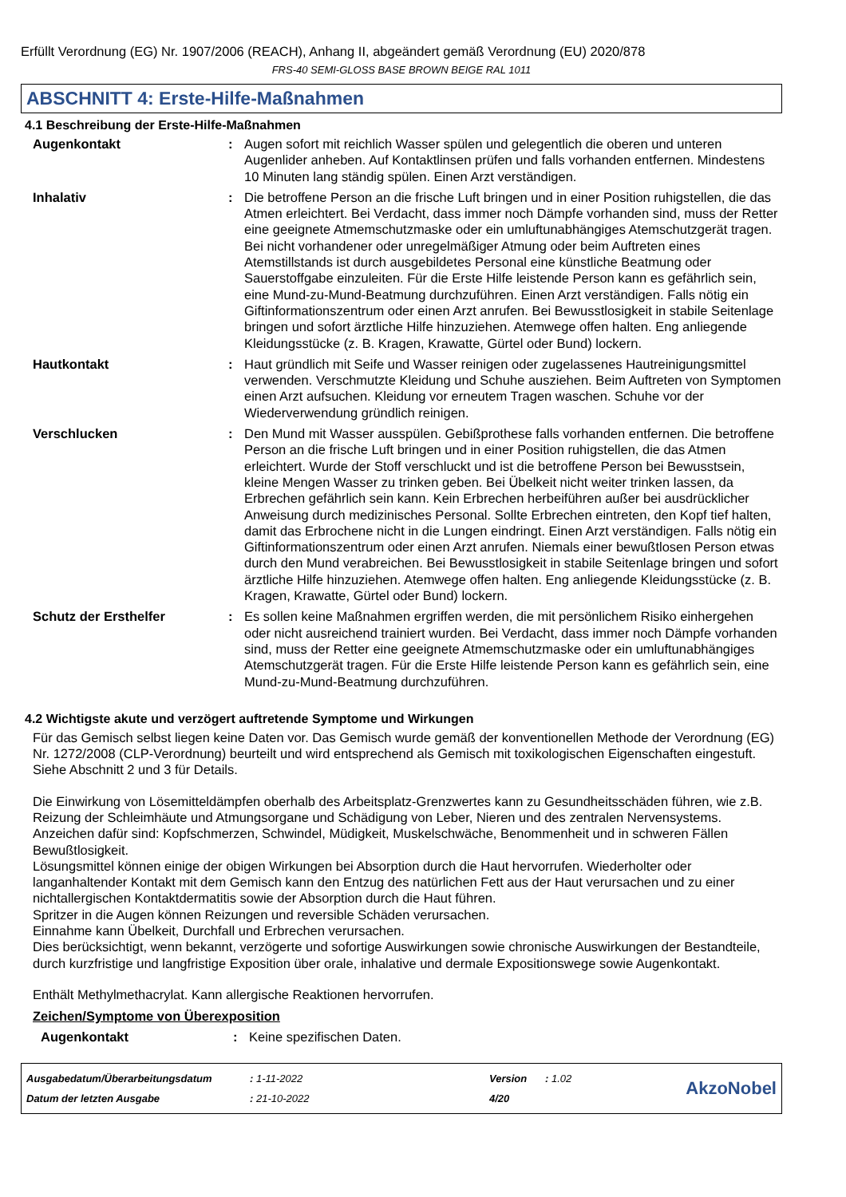Erfüllt Verordnung (EG) Nr. 1907/2006 (REACH), Anhang II, abgeändert gemäß Verordnung (EU) 2020/878
FRS-40 SEMI-GLOSS BASE BROWN BEIGE RAL 1011
ABSCHNITT 4: Erste-Hilfe-Maßnahmen
4.1 Beschreibung der Erste-Hilfe-Maßnahmen
Augenkontakt : Augen sofort mit reichlich Wasser spülen und gelegentlich die oberen und unteren Augenlider anheben. Auf Kontaktlinsen prüfen und falls vorhanden entfernen. Mindestens 10 Minuten lang ständig spülen. Einen Arzt verständigen.
Inhalativ : Die betroffene Person an die frische Luft bringen und in einer Position ruhigstellen, die das Atmen erleichtert. Bei Verdacht, dass immer noch Dämpfe vorhanden sind, muss der Retter eine geeignete Atmemschutzmaske oder ein umluftunabhängiges Atemschutzgerät tragen. Bei nicht vorhandener oder unregelmäßiger Atmung oder beim Auftreten eines Atemstillstands ist durch ausgebildetes Personal eine künstliche Beatmung oder Sauerstoffgabe einzuleiten. Für die Erste Hilfe leistende Person kann es gefährlich sein, eine Mund-zu-Mund-Beatmung durchzuführen. Einen Arzt verständigen. Falls nötig ein Giftinformationszentrum oder einen Arzt anrufen. Bei Bewusstlosigkeit in stabile Seitenlage bringen und sofort ärztliche Hilfe hinzuziehen. Atemwege offen halten. Eng anliegende Kleidungsstücke (z. B. Kragen, Krawatte, Gürtel oder Bund) lockern.
Hautkontakt : Haut gründlich mit Seife und Wasser reinigen oder zugelassenes Hautreinigungsmittel verwenden. Verschmutzte Kleidung und Schuhe ausziehen. Beim Auftreten von Symptomen einen Arzt aufsuchen. Kleidung vor erneutem Tragen waschen. Schuhe vor der Wiederverwendung gründlich reinigen.
Verschlucken : Den Mund mit Wasser ausspülen. Gebißprothese falls vorhanden entfernen. Die betroffene Person an die frische Luft bringen und in einer Position ruhigstellen, die das Atmen erleichtert. Wurde der Stoff verschluckt und ist die betroffene Person bei Bewusstsein, kleine Mengen Wasser zu trinken geben. Bei Übelkeit nicht weiter trinken lassen, da Erbrechen gefährlich sein kann. Kein Erbrechen herbeiführen außer bei ausdrücklicher Anweisung durch medizinisches Personal. Sollte Erbrechen eintreten, den Kopf tief halten, damit das Erbrochene nicht in die Lungen eindringt. Einen Arzt verständigen. Falls nötig ein Giftinformationszentrum oder einen Arzt anrufen. Niemals einer bewußtlosen Person etwas durch den Mund verabreichen. Bei Bewusstlosigkeit in stabile Seitenlage bringen und sofort ärztliche Hilfe hinzuziehen. Atemwege offen halten. Eng anliegende Kleidungsstücke (z. B. Kragen, Krawatte, Gürtel oder Bund) lockern.
Schutz der Ersthelfer : Es sollen keine Maßnahmen ergriffen werden, die mit persönlichem Risiko einhergehen oder nicht ausreichend trainiert wurden. Bei Verdacht, dass immer noch Dämpfe vorhanden sind, muss der Retter eine geeignete Atmemschutzmaske oder ein umluftunabhängiges Atemschutzgerät tragen. Für die Erste Hilfe leistende Person kann es gefährlich sein, eine Mund-zu-Mund-Beatmung durchzuführen.
4.2 Wichtigste akute und verzögert auftretende Symptome und Wirkungen
Für das Gemisch selbst liegen keine Daten vor. Das Gemisch wurde gemäß der konventionellen Methode der Verordnung (EG) Nr. 1272/2008 (CLP-Verordnung) beurteilt und wird entsprechend als Gemisch mit toxikologischen Eigenschaften eingestuft. Siehe Abschnitt 2 und 3 für Details.
Die Einwirkung von Lösemitteldämpfen oberhalb des Arbeitsplatz-Grenzwertes kann zu Gesundheitsschäden führen, wie z.B. Reizung der Schleimhäute und Atmungsorgane und Schädigung von Leber, Nieren und des zentralen Nervensystems. Anzeichen dafür sind: Kopfschmerzen, Schwindel, Müdigkeit, Muskelschwäche, Benommenheit und in schweren Fällen Bewußtlosigkeit.
Lösungsmittel können einige der obigen Wirkungen bei Absorption durch die Haut hervorrufen. Wiederholter oder langanhaltender Kontakt mit dem Gemisch kann den Entzug des natürlichen Fett aus der Haut verursachen und zu einer nichtallergischen Kontaktdermatitis sowie der Absorption durch die Haut führen.
Spritzer in die Augen können Reizungen und reversible Schäden verursachen.
Einnahme kann Übelkeit, Durchfall und Erbrechen verursachen.
Dies berücksichtigt, wenn bekannt, verzögerte und sofortige Auswirkungen sowie chronische Auswirkungen der Bestandteile, durch kurzfristige und langfristige Exposition über orale, inhalative und dermale Expositionswege sowie Augenkontakt.
Enthält Methylmethacrylat. Kann allergische Reaktionen hervorrufen.
Zeichen/Symptome von Überexposition
Augenkontakt : Keine spezifischen Daten.
Ausgabedatum/Überarbeitungsdatum
Datum der letzten Ausgabe
: 1-11-2022
: 21-10-2022
Version
4/20
: 1.02
AkzoNobel